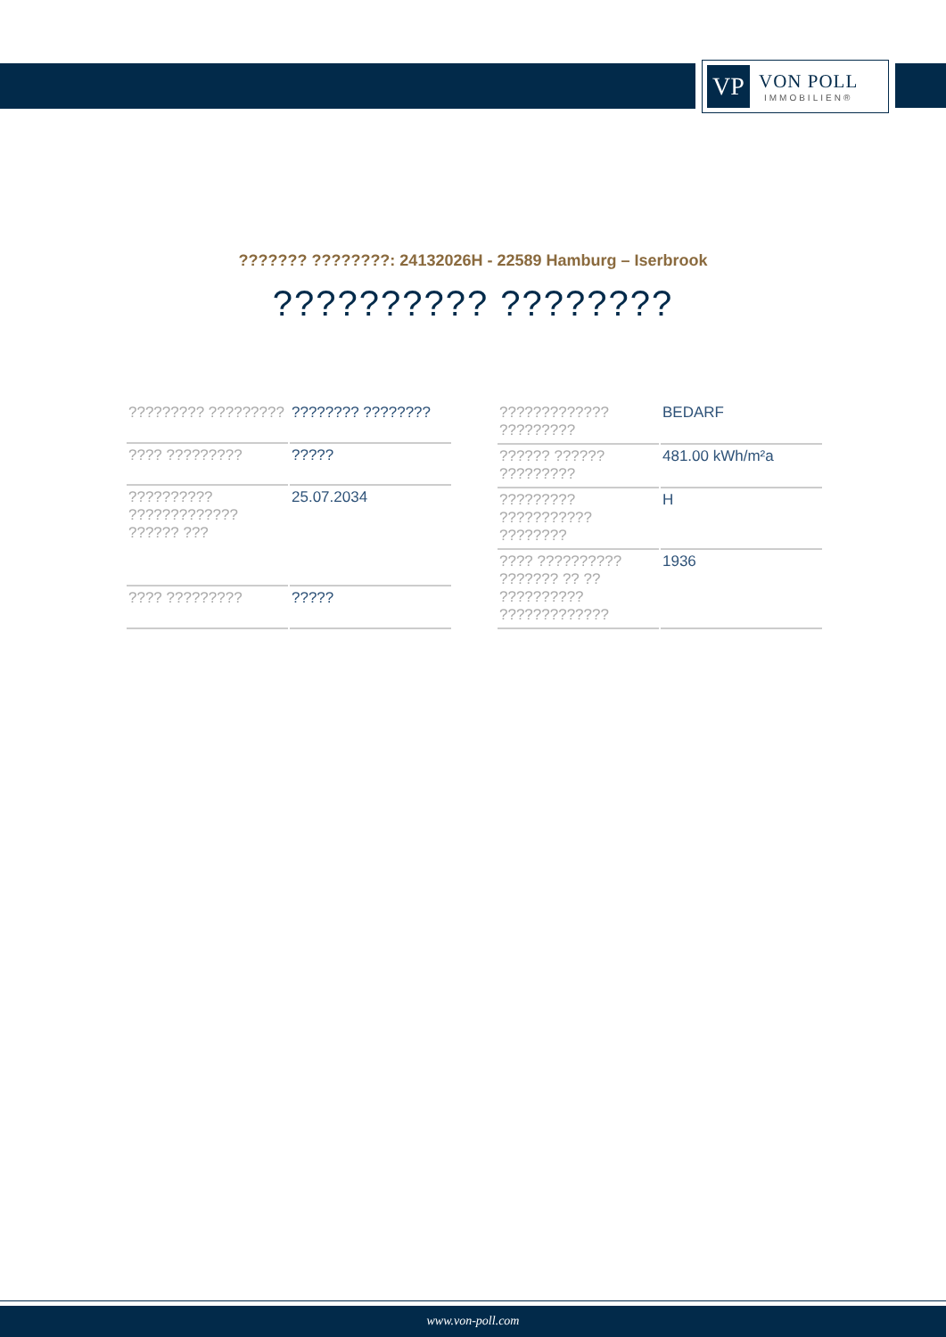VP
VON POLL
IMMOBILIEN®
??????? ????????: 24132026H - 22589 Hamburg – Iserbrook
?????????? ????????
| ????????? ????????? | ???????? ???????? |
| ???? ????????? | ????? |
| ?????????? ????????????? ?????? ??? | 25.07.2034 |
| ???? ????????? | ????? |
| ????????????? ????????? | BEDARF |
| ?????? ?????? ????????? | 481.00 kWh/m²a |
| ????????? ??????????? ???????? | H |
| ???? ?????????? ??????? ?? ?? ?????????? ????????????? | 1936 |
www.von-poll.com